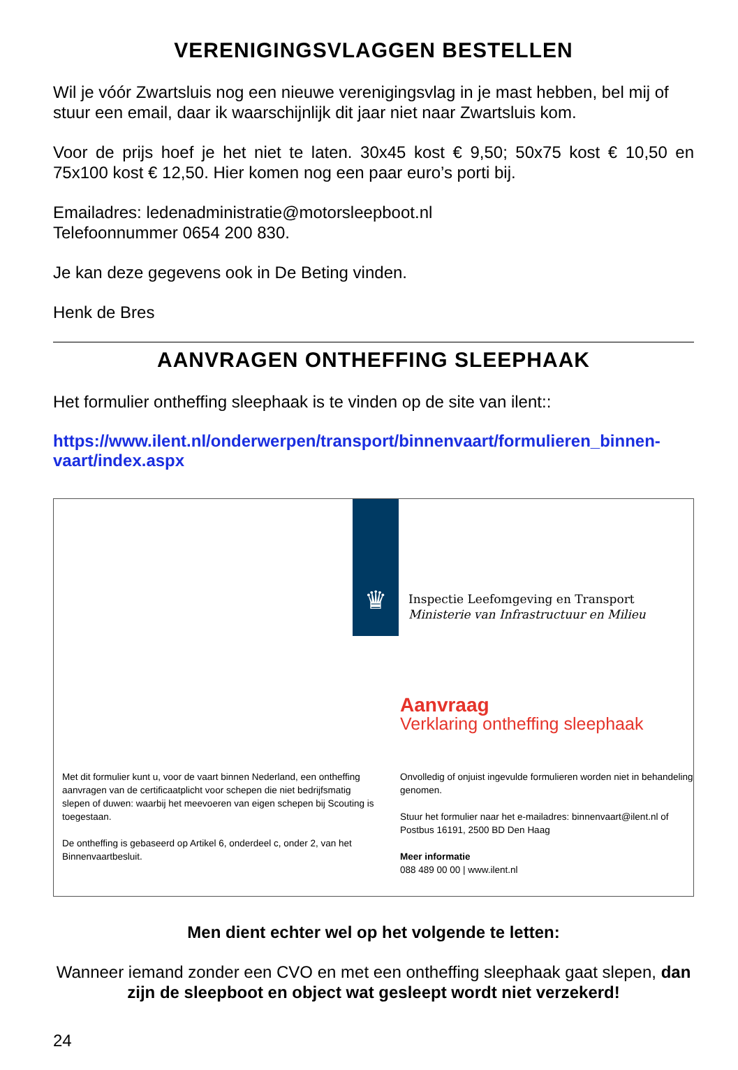VERENIGINGSVLAGGEN BESTELLEN
Wil je vóór Zwartsluis nog een nieuwe verenigingsvlag in je mast hebben, bel mij of stuur een email, daar ik waarschijnlijk dit jaar niet naar Zwartsluis kom.
Voor de prijs hoef je het niet te laten. 30x45 kost € 9,50; 50x75 kost € 10,50 en 75x100 kost € 12,50. Hier komen nog een paar euro’s porti bij.
Emailadres: ledenadministratie@motorsleepboot.nl
Telefoonnummer 0654 200 830.
Je kan deze gegevens ook in De Beting vinden.
Henk de Bres
AANVRAGEN ONTHEFFING SLEEPHAAK
Het formulier ontheffing sleephaak is te vinden op de site van ilent::
https://www.ilent.nl/onderwerpen/transport/binnenvaart/formulieren_binnen-vaart/index.aspx
♛
Inspectie Leefomgeving en Transport
Ministerie van Infrastructuur en Milieu
Aanvraag
Verklaring ontheffing sleephaak
Met dit formulier kunt u, voor de vaart binnen Nederland, een ontheffing aanvragen van de certificaatplicht voor schepen die niet bedrijfsmatig slepen of duwen: waarbij het meevoeren van eigen schepen bij Scouting is toegestaan.
De ontheffing is gebaseerd op Artikel 6, onderdeel c, onder 2, van het Binnenvaartbesluit.
Onvolledig of onjuist ingevulde formulieren worden niet in behandeling genomen.
Stuur het formulier naar het e-mailadres: binnenvaart@ilent.nl of Postbus 16191, 2500 BD Den Haag
Meer informatie
088 489 00 00 | www.ilent.nl
Men dient echter wel op het volgende te letten:
Wanneer iemand zonder een CVO en met een ontheffing sleephaak gaat slepen, dan zijn de sleepboot en object wat gesleept wordt niet verzekerd!
24